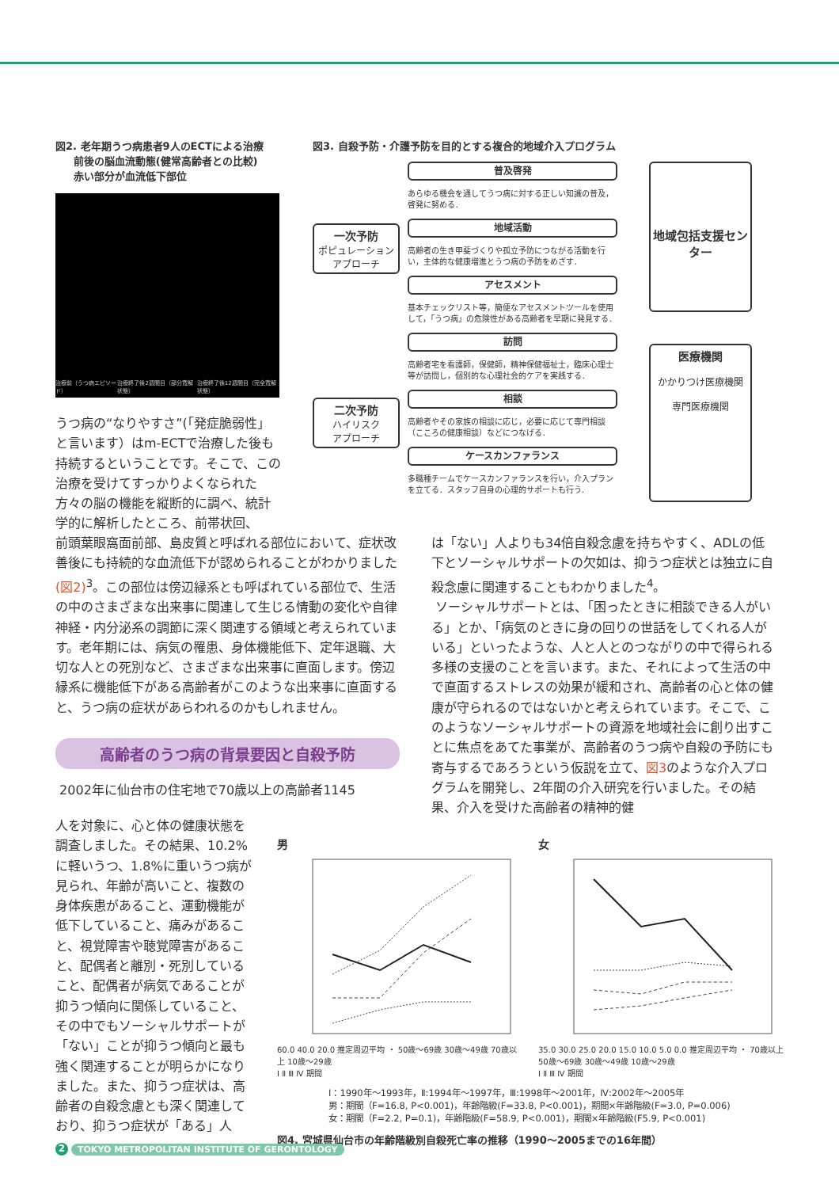図2. 老年期うつ病患者9人のECTによる治療
前後の脳血流動態(健常高齢者との比較)
赤い部分が血流低下部位
治療前（うつ病エピソード） 治療終了後2週間目（部分寛解状態） 治療終了後12週間目（完全寛解状態）
うつ病の“なりやすさ”(「発症脆弱性」と言います）はm-ECTで治療した後も持続するということです。そこで、この治療を受けてすっかりよくなられた方々の脳の機能を縦断的に調べ、統計学的に解析したところ、前帯状回、
図3. 自殺予防・介護予防を目的とする複合的地域介入プログラム
一次予防
ポピュレーション
アプローチ
二次予防
ハイリスク
アプローチ
普及啓発
あらゆる機会を通してうつ病に対する正しい知識の普及，啓発に努める．
地域活動
高齢者の生き甲斐づくりや孤立予防につながる活動を行い，主体的な健康増進とうつ病の予防をめざす．
アセスメント
基本チェックリスト等，簡便なアセスメントツールを使用して，「うつ病」の危険性がある高齢者を早期に発見する．
訪問
高齢者宅を看護師，保健師，精神保健福祉士，臨床心理士等が訪問し，個別的な心理社会的ケアを実践する．
相談
高齢者やその家族の相談に応じ，必要に応じて専門相談（こころの健康相談）などにつなげる．
ケースカンファランス
多職種チームでケースカンファランスを行い，介入プランを立てる．スタッフ自身の心理的サポートも行う．
地域包括支援センター
医療機関
かかりつけ医療機関
専門医療機関
前頭葉眼窩面前部、島皮質と呼ばれる部位において、症状改善後にも持続的な血流低下が認められることがわかりました (図2)<sup>3</sup>。この部位は傍辺縁系とも呼ばれている部位で、生活の中のさまざまな出来事に関連して生じる情動の変化や自律神経・内分泌系の調節に深く関連する領域と考えられています。老年期には、病気の罹患、身体機能低下、定年退職、大切な人との死別など、さまざまな出来事に直面します。傍辺縁系に機能低下がある高齢者がこのような出来事に直面すると、うつ病の症状があらわれるのかもしれません。
高齢者のうつ病の背景要因と自殺予防
2002年に仙台市の住宅地で70歳以上の高齢者1145
人を対象に、心と体の健康状態を調査しました。その結果、10.2%に軽いうつ、1.8%に重いうつ病が見られ、年齢が高いこと、複数の身体疾患があること、運動機能が低下していること、痛みがあること、視覚障害や聴覚障害があること、配偶者と離別・死別していること、配偶者が病気であることが抑うつ傾向に関係していること、その中でもソーシャルサポートが「ない」ことが抑うつ傾向と最も強く関連することが明らかになりました。また、抑うつ症状は、高齢者の自殺念慮とも深く関連しており、抑うつ症状が「ある」人
は「ない」人よりも34倍自殺念慮を持ちやすく、ADLの低下とソーシャルサポートの欠如は、抑うつ症状とは独立に自殺念慮に関連することもわかりました<sup>4</sup>。
ソーシャルサポートとは、「困ったときに相談できる人がいる」とか、「病気のときに身の回りの世話をしてくれる人がいる」といったような、人と人とのつながりの中で得られる多様の支援のことを言います。また、それによって生活の中で直面するストレスの効果が緩和され、高齢者の心と体の健康が守られるのではないかと考えられています。そこで、このようなソーシャルサポートの資源を地域社会に創り出すことに焦点をあてた事業が、高齢者のうつ病や自殺の予防にも寄与するであろうという仮説を立て、図3のような介入プログラムを開発し、2年間の介入研究を行いました。その結果、介入を受けた高齢者の精神的健
男
60.0 40.0 20.0 推定周辺平均 ・ 50歳～69歳 30歳～49歳 70歳以上 10歳～29歳
Ⅰ Ⅱ Ⅲ Ⅳ 期間
女
35.0 30.0 25.0 20.0 15.0 10.0 5.0 0.0 推定周辺平均 ・ 70歳以上 50歳～69歳 30歳～49歳 10歳～29歳
Ⅰ Ⅱ Ⅲ Ⅳ 期間
Ⅰ：1990年～1993年，Ⅱ:1994年～1997年，Ⅲ:1998年～2001年，Ⅳ:2002年～2005年
男：期間（F=16.8, P<0.001)，年齢階級(F=33.8, P<0.001)，期間×年齢階級(F=3.0, P=0.006)
女：期間（F=2.2, P=0.1)，年齢階級(F=58.9, P<0.001)，期間×年齢階級(F5.9, P<0.001)
図4. 宮城県仙台市の年齢階級別自殺死亡率の推移（1990～2005までの16年間）
2 TOKYO METROPOLITAN INSTITUTE OF GERONTOLOGY